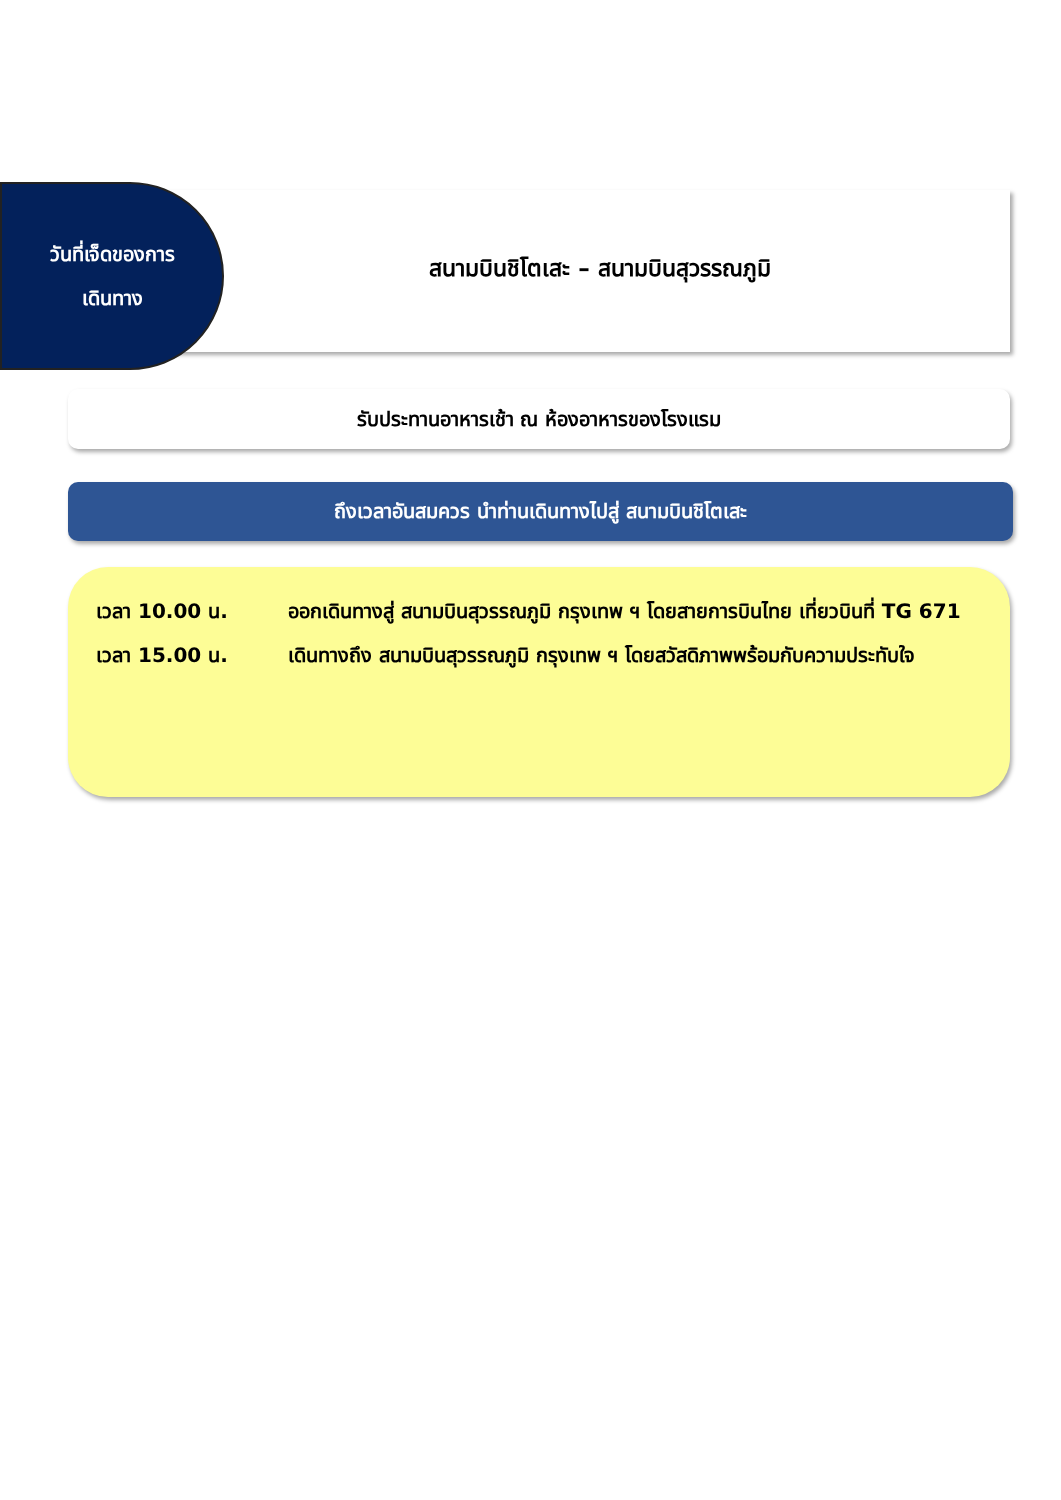วันที่เจ็ดของการ
เดินทาง
สนามบินชิโตเสะ – สนามบินสุวรรณภูมิ
รับประทานอาหารเช้า ณ ห้องอาหารของโรงแรม
ถึงเวลาอันสมควร นำท่านเดินทางไปสู่ สนามบินชิโตเสะ
เวลา 10.00 น. ออกเดินทางสู่ สนามบินสุวรรณภูมิ กรุงเทพ ฯ โดยสายการบินไทย เที่ยวบินที่ TG 671
เวลา 15.00 น. เดินทางถึง สนามบินสุวรรณภูมิ กรุงเทพ ฯ โดยสวัสดิภาพพร้อมกับความประทับใจ